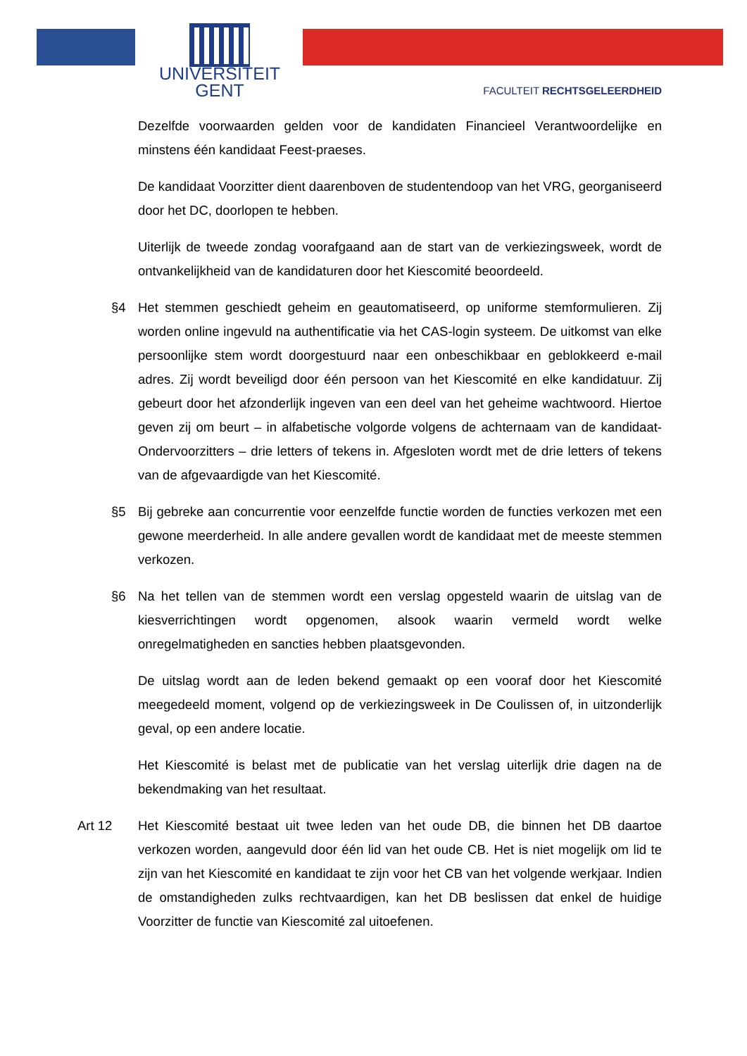UNIVERSITEIT
GENT
FACULTEIT RECHTSGELEERDHEID
Dezelfde voorwaarden gelden voor de kandidaten Financieel Verantwoordelijke en minstens één kandidaat Feest-praeses.
De kandidaat Voorzitter dient daarenboven de studentendoop van het VRG, georganiseerd door het DC, doorlopen te hebben.
Uiterlijk de tweede zondag voorafgaand aan de start van de verkiezingsweek, wordt de ontvankelijkheid van de kandidaturen door het Kiescomité beoordeeld.
§4 Het stemmen geschiedt geheim en geautomatiseerd, op uniforme stemformulieren. Zij worden online ingevuld na authentificatie via het CAS-login systeem. De uitkomst van elke persoonlijke stem wordt doorgestuurd naar een onbeschikbaar en geblokkeerd e-mail adres. Zij wordt beveiligd door één persoon van het Kiescomité en elke kandidatuur. Zij gebeurt door het afzonderlijk ingeven van een deel van het geheime wachtwoord. Hiertoe geven zij om beurt – in alfabetische volgorde volgens de achternaam van de kandidaat-Ondervoorzitters – drie letters of tekens in. Afgesloten wordt met de drie letters of tekens van de afgevaardigde van het Kiescomité.
§5 Bij gebreke aan concurrentie voor eenzelfde functie worden de functies verkozen met een gewone meerderheid. In alle andere gevallen wordt de kandidaat met de meeste stemmen verkozen.
§6 Na het tellen van de stemmen wordt een verslag opgesteld waarin de uitslag van de kiesverrichtingen wordt opgenomen, alsook waarin vermeld wordt welke onregelmatigheden en sancties hebben plaatsgevonden.
De uitslag wordt aan de leden bekend gemaakt op een vooraf door het Kiescomité meegedeeld moment, volgend op de verkiezingsweek in De Coulissen of, in uitzonderlijk geval, op een andere locatie.
Het Kiescomité is belast met de publicatie van het verslag uiterlijk drie dagen na de bekendmaking van het resultaat.
Art 12
Het Kiescomité bestaat uit twee leden van het oude DB, die binnen het DB daartoe verkozen worden, aangevuld door één lid van het oude CB. Het is niet mogelijk om lid te zijn van het Kiescomité en kandidaat te zijn voor het CB van het volgende werkjaar. Indien de omstandigheden zulks rechtvaardigen, kan het DB beslissen dat enkel de huidige Voorzitter de functie van Kiescomité zal uitoefenen.